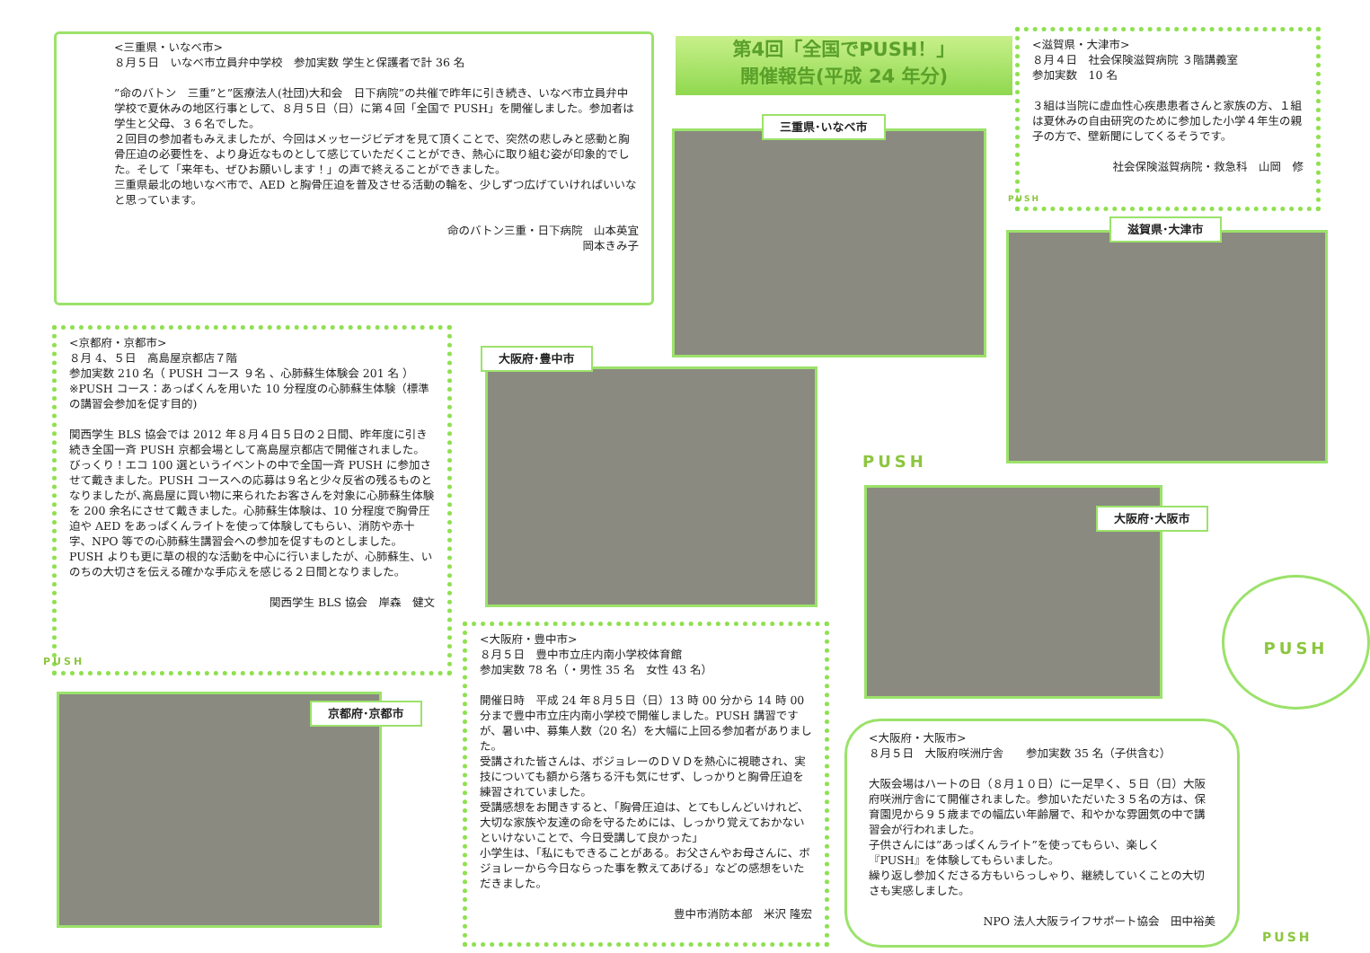<三重県・いなべ市>
８月５日　いなべ市立員弁中学校　参加実数 学生と保護者で計 36 名
”命のバトン　三重”と”医療法人(社団)大和会　日下病院”の共催で昨年に引き続き、いなべ市立員弁中学校で夏休みの地区行事として、８月５日（日）に第４回「全国で PUSH」を開催しました。参加者は学生と父母、３６名でした。
２回目の参加者もみえましたが、今回はメッセージビデオを見て頂くことで、突然の悲しみと感動と胸骨圧迫の必要性を、より身近なものとして感じていただくことができ、熱心に取り組む姿が印象的でした。そして「来年も、ぜひお願いします！」の声で終えることができました。
三重県最北の地いなべ市で、AED と胸骨圧迫を普及させる活動の輪を、少しずつ広げていければいいなと思っています。
命のバトン三重・日下病院　山本英宜
岡本きみ子
第4回「全国でPUSH！」
開催報告(平成 24 年分)
<滋賀県・大津市>
８月４日　社会保険滋賀病院 ３階講義室
参加実数　10 名
３組は当院に虚血性心疾患患者さんと家族の方、１組は夏休みの自由研究のために参加した小学４年生の親子の方で、壁新聞にしてくるそうです。
社会保険滋賀病院・救急科　山岡　修
三重県･いなべ市
滋賀県･大津市
PUSH
<京都府・京都市>
８月 4、５日　高島屋京都店７階
参加実数 210 名（ PUSH コース ９名 、心肺蘇生体験会 201 名 ）
※PUSH コース：あっぱくんを用いた 10 分程度の心肺蘇生体験（標準の講習会参加を促す目的)
関西学生 BLS 協会では 2012 年８月４日５日の２日間、昨年度に引き続き全国一斉 PUSH 京都会場として高島屋京都店で開催されました。びっくり！エコ 100 選というイベントの中で全国一斉 PUSH に参加させて戴きました。PUSH コースへの応募は９名と少々反省の残るものとなりましたが､高島屋に買い物に来られたお客さんを対象に心肺蘇生体験を 200 余名にさせて戴きました。心肺蘇生体験は、10 分程度で胸骨圧迫や AED をあっぱくんライトを使って体験してもらい、消防や赤十字、NPO 等での心肺蘇生講習会への参加を促すものとしました。PUSH よりも更に草の根的な活動を中心に行いましたが、心肺蘇生、いのちの大切さを伝える確かな手応えを感じる２日間となりました。
関西学生 BLS 協会　岸森　健文
大阪府･豊中市
大阪府･大阪市
PUSH
<大阪府・豊中市>
８月５日　豊中市立庄内南小学校体育館
参加実数 78 名（・男性 35 名　女性 43 名）
開催日時　平成 24 年８月５日（日）13 時 00 分から 14 時 00 分まで豊中市立庄内南小学校で開催しました。PUSH 講習ですが、暑い中、募集人数（20 名）を大幅に上回る参加者がありました。
受講された皆さんは、ボジョレーのＤＶＤを熱心に視聴され、実技についても額から落ちる汗も気にせず、しっかりと胸骨圧迫を練習されていました。
受講感想をお聞きすると、「胸骨圧迫は、とてもしんどいけれど、大切な家族や友達の命を守るためには、しっかり覚えておかないといけないことで、今日受講して良かった」
小学生は、「私にもできることがある。お父さんやお母さんに、ボジョレーから今日ならった事を教えてあげる」などの感想をいただきました。
豊中市消防本部　米沢 隆宏
京都府･京都市
<大阪府・大阪市>
８月５日　大阪府咲洲庁舎　　参加実数 35 名（子供含む）
大阪会場はハートの日（８月１０日）に一足早く、５日（日）大阪府咲洲庁舎にて開催されました。参加いただいた３５名の方は、保育園児から９５歳までの幅広い年齢層で、和やかな雰囲気の中で講習会が行われました。
子供さんには”あっぱくんライト”を使ってもらい、楽しく『PUSH』を体験してもらいました。
繰り返し参加くださる方もいらっしゃり、継続していくことの大切さも実感しました。
NPO 法人大阪ライフサポート協会　田中裕美
PUSH
PUSH
PUSH